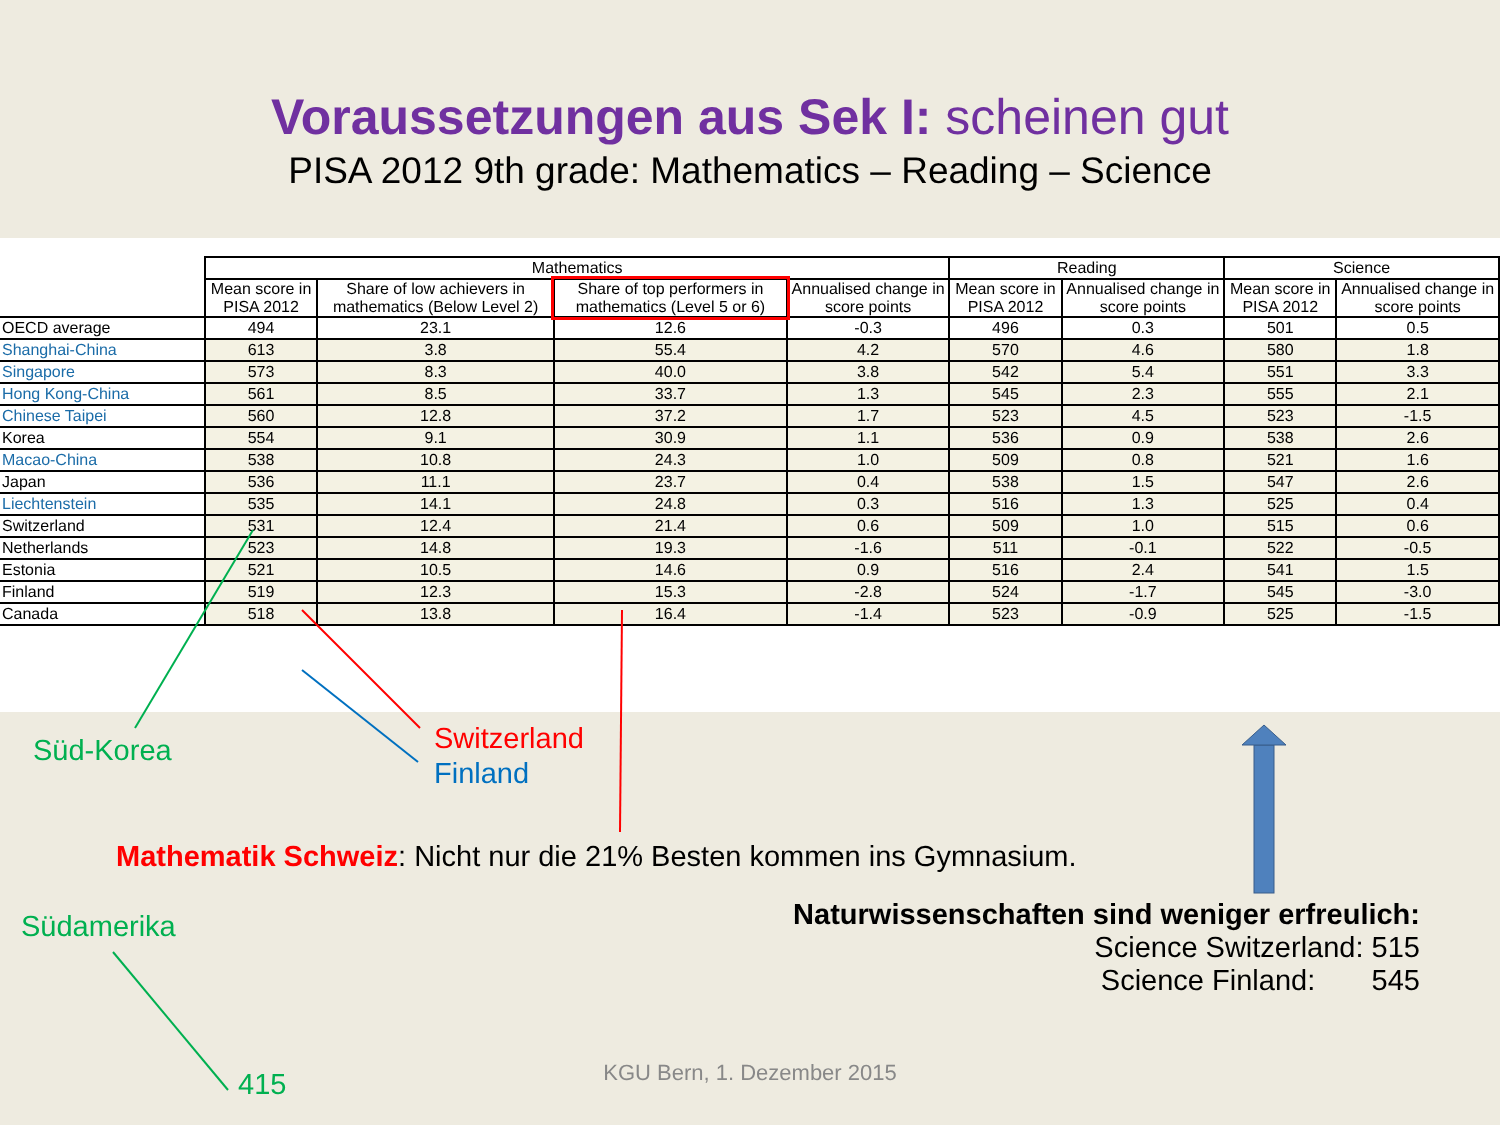Voraussetzungen aus Sek I: scheinen gut
PISA 2012 9th grade: Mathematics – Reading – Science
| | Mathematics | | | | Reading | | Science | |
| --- | --- | --- | --- | --- | --- | --- | --- | --- |
| | Mean score in PISA 2012 | Share of low achievers in mathematics (Below Level 2) | Share of top performers in mathematics (Level 5 or 6) | Annualised change in score points | Mean score in PISA 2012 | Annualised change in score points | Mean score in PISA 2012 | Annualised change in score points |
| OECD average | 494 | 23.1 | 12.6 | -0.3 | 496 | 0.3 | 501 | 0.5 |
| Shanghai-China | 613 | 3.8 | 55.4 | 4.2 | 570 | 4.6 | 580 | 1.8 |
| Singapore | 573 | 8.3 | 40.0 | 3.8 | 542 | 5.4 | 551 | 3.3 |
| Hong Kong-China | 561 | 8.5 | 33.7 | 1.3 | 545 | 2.3 | 555 | 2.1 |
| Chinese Taipei | 560 | 12.8 | 37.2 | 1.7 | 523 | 4.5 | 523 | -1.5 |
| Korea | 554 | 9.1 | 30.9 | 1.1 | 536 | 0.9 | 538 | 2.6 |
| Macao-China | 538 | 10.8 | 24.3 | 1.0 | 509 | 0.8 | 521 | 1.6 |
| Japan | 536 | 11.1 | 23.7 | 0.4 | 538 | 1.5 | 547 | 2.6 |
| Liechtenstein | 535 | 14.1 | 24.8 | 0.3 | 516 | 1.3 | 525 | 0.4 |
| Switzerland | 531 | 12.4 | 21.4 | 0.6 | 509 | 1.0 | 515 | 0.6 |
| Netherlands | 523 | 14.8 | 19.3 | -1.6 | 511 | -0.1 | 522 | -0.5 |
| Estonia | 521 | 10.5 | 14.6 | 0.9 | 516 | 2.4 | 541 | 1.5 |
| Finland | 519 | 12.3 | 15.3 | -2.8 | 524 | -1.7 | 545 | -3.0 |
| Canada | 518 | 13.8 | 16.4 | -1.4 | 523 | -0.9 | 525 | -1.5 |
Süd-Korea Switzerland
Finland
Mathematik Schweiz: Nicht nur die 21% Besten kommen ins Gymnasium.
Südamerika
Naturwissenschaften sind weniger erfreulich:
Science Switzerland: 515
Science Finland: 545
415
KGU Bern, 1. Dezember 2015